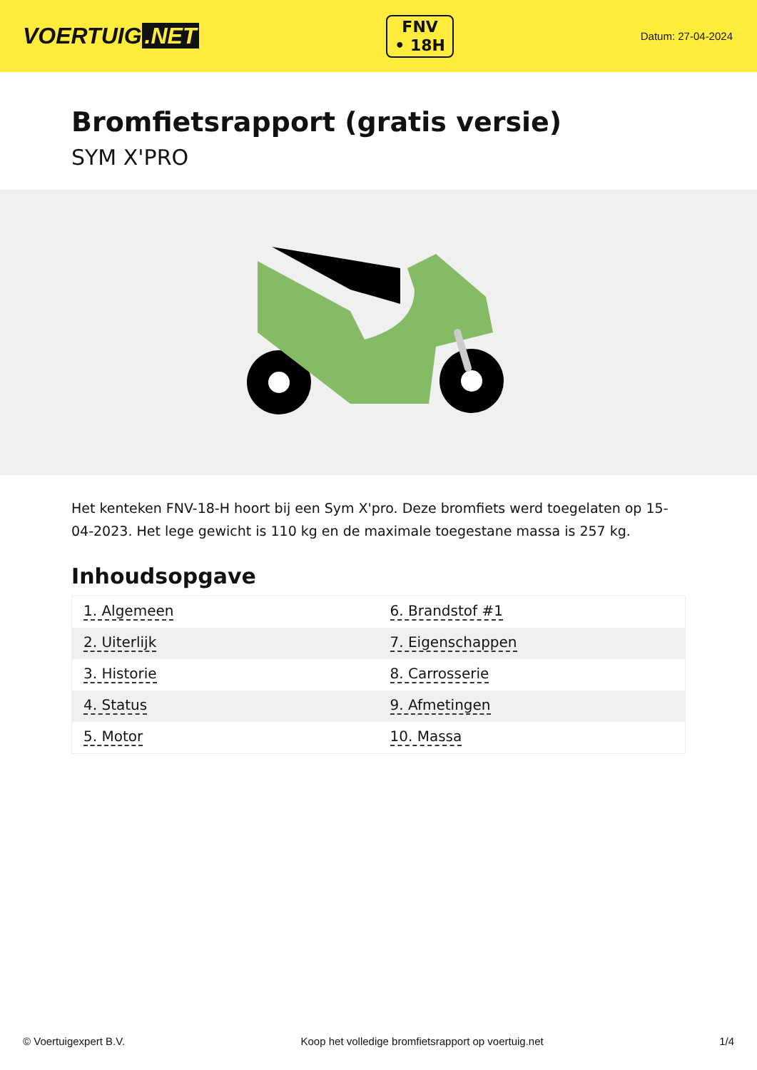VOERTUIG.NET
FNV
• 18H
Datum: 27-04-2024
Bromfietsrapport (gratis versie)
SYM X'PRO
Het kenteken FNV-18-H hoort bij een Sym X'pro. Deze bromfiets werd toegelaten op 15-04-2023. Het lege gewicht is 110 kg en de maximale toegestane massa is 257 kg.
Inhoudsopgave
| 1. Algemeen | 6. Brandstof #1 |
| 2. Uiterlijk | 7. Eigenschappen |
| 3. Historie | 8. Carrosserie |
| 4. Status | 9. Afmetingen |
| 5. Motor | 10. Massa |
© Voertuigexpert B.V. Koop het volledige bromfietsrapport op voertuig.net 1/4